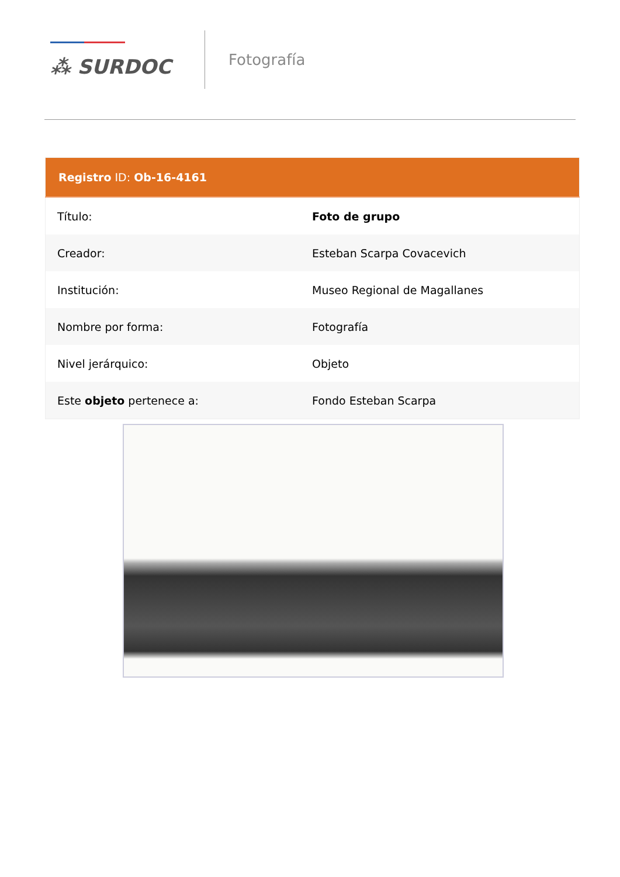⁂ SURDOC
Fotografía
| Registro ID: Ob-16-4161 | |
| --- | --- |
| Título: | Foto de grupo |
| Creador: | Esteban Scarpa Covacevich |
| Institución: | Museo Regional de Magallanes |
| Nombre por forma: | Fotografía |
| Nivel jerárquico: | Objeto |
| Este objeto pertenece a: | Fondo Esteban Scarpa |